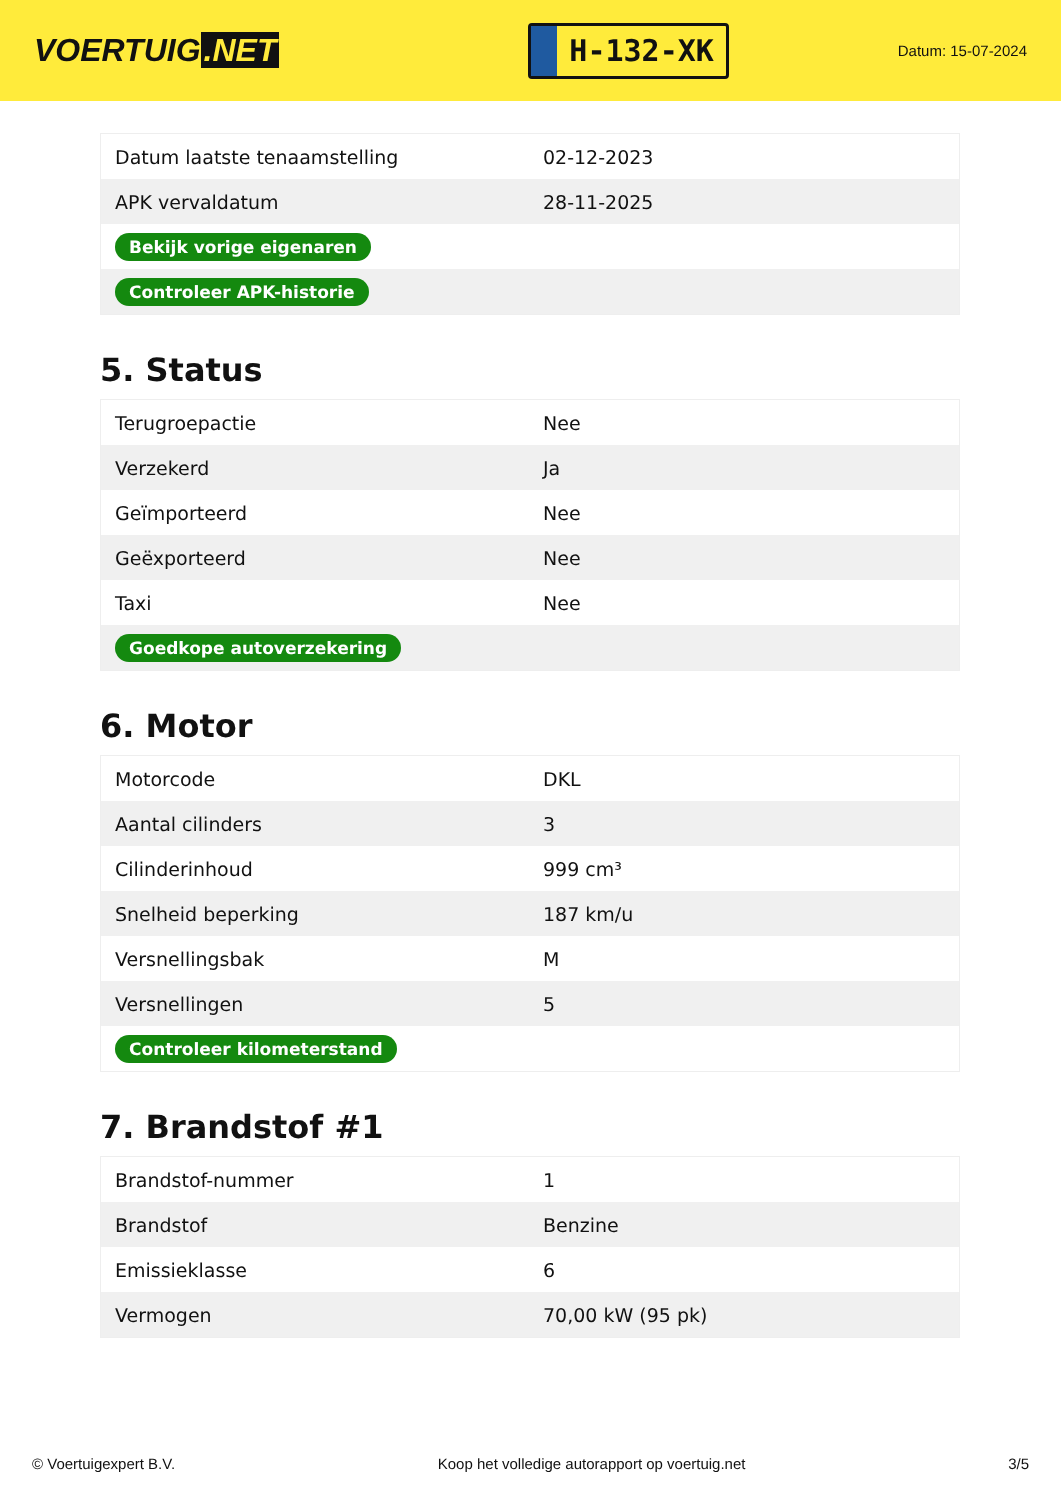VOERTUIG.NET
H-132-XK
Datum: 15-07-2024
| Datum laatste tenaamstelling | 02-12-2023 |
| APK vervaldatum | 28-11-2025 |
| Bekijk vorige eigenaren | |
| Controleer APK-historie | |
5. Status
| Terugroepactie | Nee |
| Verzekerd | Ja |
| Geïmporteerd | Nee |
| Geëxporteerd | Nee |
| Taxi | Nee |
| Goedkope autoverzekering | |
6. Motor
| Motorcode | DKL |
| Aantal cilinders | 3 |
| Cilinderinhoud | 999 cm³ |
| Snelheid beperking | 187 km/u |
| Versnellingsbak | M |
| Versnellingen | 5 |
| Controleer kilometerstand | |
7. Brandstof #1
| Brandstof-nummer | 1 |
| Brandstof | Benzine |
| Emissieklasse | 6 |
| Vermogen | 70,00 kW (95 pk) |
© Voertuigexpert B.V. Koop het volledige autorapport op voertuig.net 3/5